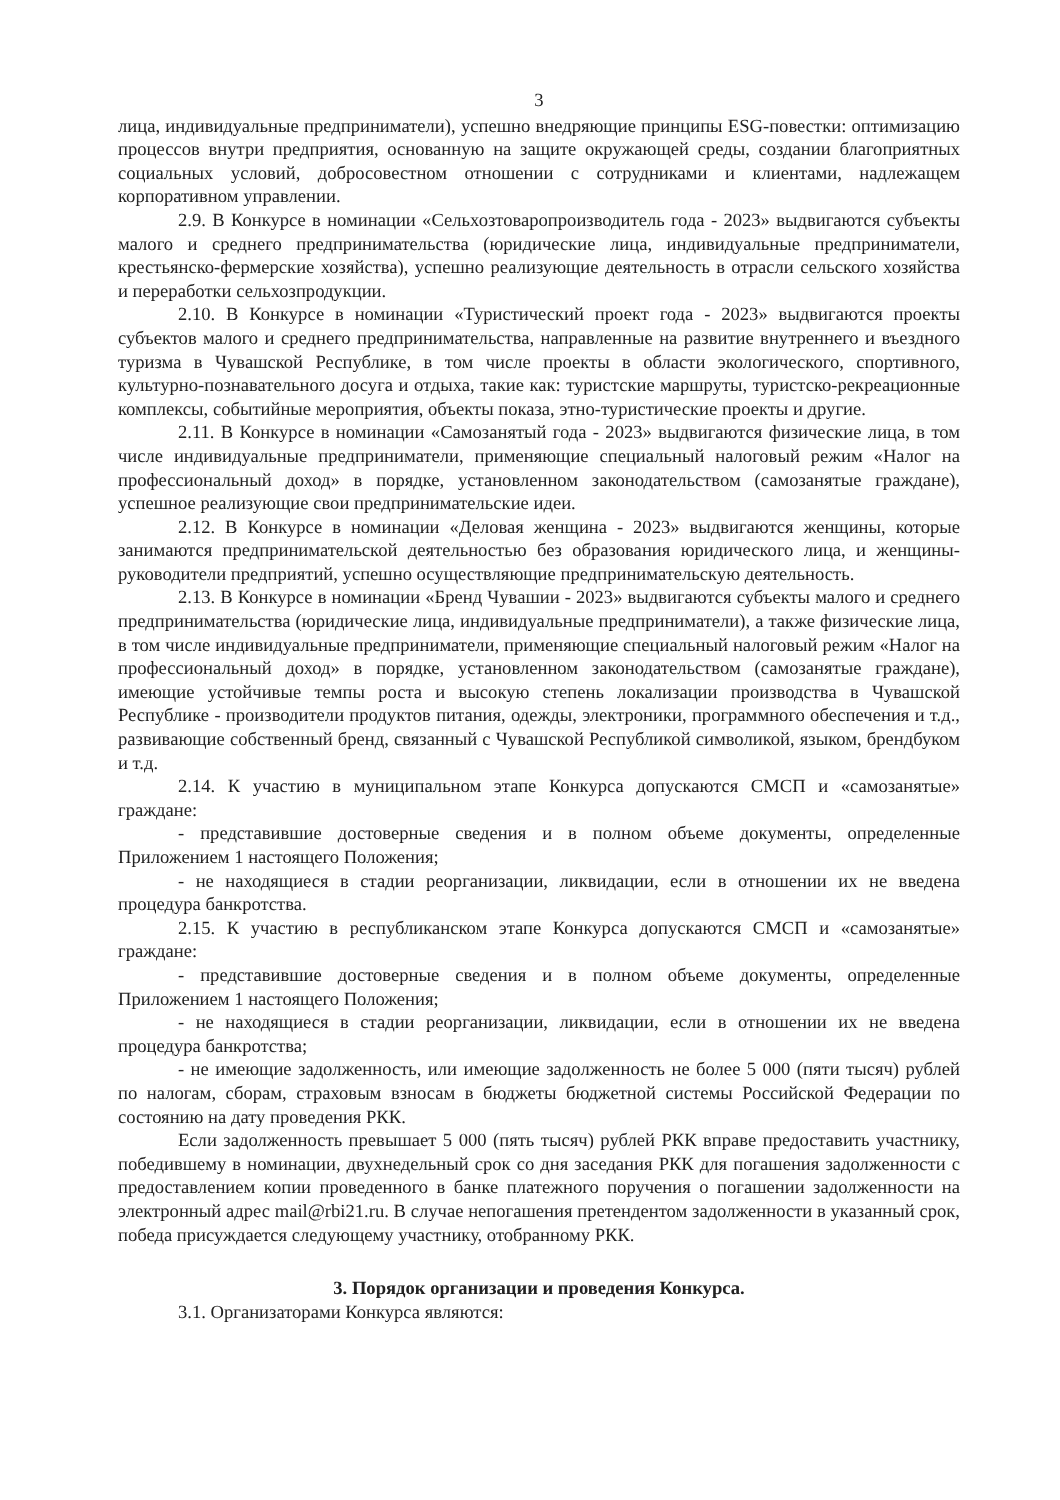3
лица, индивидуальные предприниматели), успешно внедряющие принципы ESG-повестки: оптимизацию процессов внутри предприятия, основанную на защите окружающей среды, создании благоприятных социальных условий, добросовестном отношении с сотрудниками и клиентами, надлежащем корпоративном управлении.
2.9. В Конкурсе в номинации «Сельхозтоваропроизводитель года - 2023» выдвигаются субъекты малого и среднего предпринимательства (юридические лица, индивидуальные предприниматели, крестьянско-фермерские хозяйства), успешно реализующие деятельность в отрасли сельского хозяйства и переработки сельхозпродукции.
2.10. В Конкурсе в номинации «Туристический проект года - 2023» выдвигаются проекты субъектов малого и среднего предпринимательства, направленные на развитие внутреннего и въездного туризма в Чувашской Республике, в том числе проекты в области экологического, спортивного, культурно-познавательного досуга и отдыха, такие как: туристские маршруты, туристско-рекреационные комплексы, событийные мероприятия, объекты показа, этно-туристические проекты и другие.
2.11. В Конкурсе в номинации «Самозанятый года - 2023» выдвигаются физические лица, в том числе индивидуальные предприниматели, применяющие специальный налоговый режим «Налог на профессиональный доход» в порядке, установленном законодательством (самозанятые граждане), успешное реализующие свои предпринимательские идеи.
2.12. В Конкурсе в номинации «Деловая женщина - 2023» выдвигаются женщины, которые занимаются предпринимательской деятельностью без образования юридического лица, и женщины-руководители предприятий, успешно осуществляющие предпринимательскую деятельность.
2.13. В Конкурсе в номинации «Бренд Чувашии - 2023» выдвигаются субъекты малого и среднего предпринимательства (юридические лица, индивидуальные предприниматели), а также физические лица, в том числе индивидуальные предприниматели, применяющие специальный налоговый режим «Налог на профессиональный доход» в порядке, установленном законодательством (самозанятые граждане), имеющие устойчивые темпы роста и высокую степень локализации производства в Чувашской Республике - производители продуктов питания, одежды, электроники, программного обеспечения и т.д., развивающие собственный бренд, связанный с Чувашской Республикой символикой, языком, брендбуком и т.д.
2.14. К участию в муниципальном этапе Конкурса допускаются СМСП и «самозанятые» граждане:
- представившие достоверные сведения и в полном объеме документы, определенные Приложением 1 настоящего Положения;
- не находящиеся в стадии реорганизации, ликвидации, если в отношении их не введена процедура банкротства.
2.15. К участию в республиканском этапе Конкурса допускаются СМСП и «самозанятые» граждане:
- представившие достоверные сведения и в полном объеме документы, определенные Приложением 1 настоящего Положения;
- не находящиеся в стадии реорганизации, ликвидации, если в отношении их не введена процедура банкротства;
- не имеющие задолженность, или имеющие задолженность не более 5 000 (пяти тысяч) рублей по налогам, сборам, страховым взносам в бюджеты бюджетной системы Российской Федерации по состоянию на дату проведения РКК.
Если задолженность превышает 5 000 (пять тысяч) рублей РКК вправе предоставить участнику, победившему в номинации, двухнедельный срок со дня заседания РКК для погашения задолженности с предоставлением копии проведенного в банке платежного поручения о погашении задолженности на электронный адрес mail@rbi21.ru. В случае непогашения претендентом задолженности в указанный срок, победа присуждается следующему участнику, отобранному РКК.
3. Порядок организации и проведения Конкурса.
3.1. Организаторами Конкурса являются: